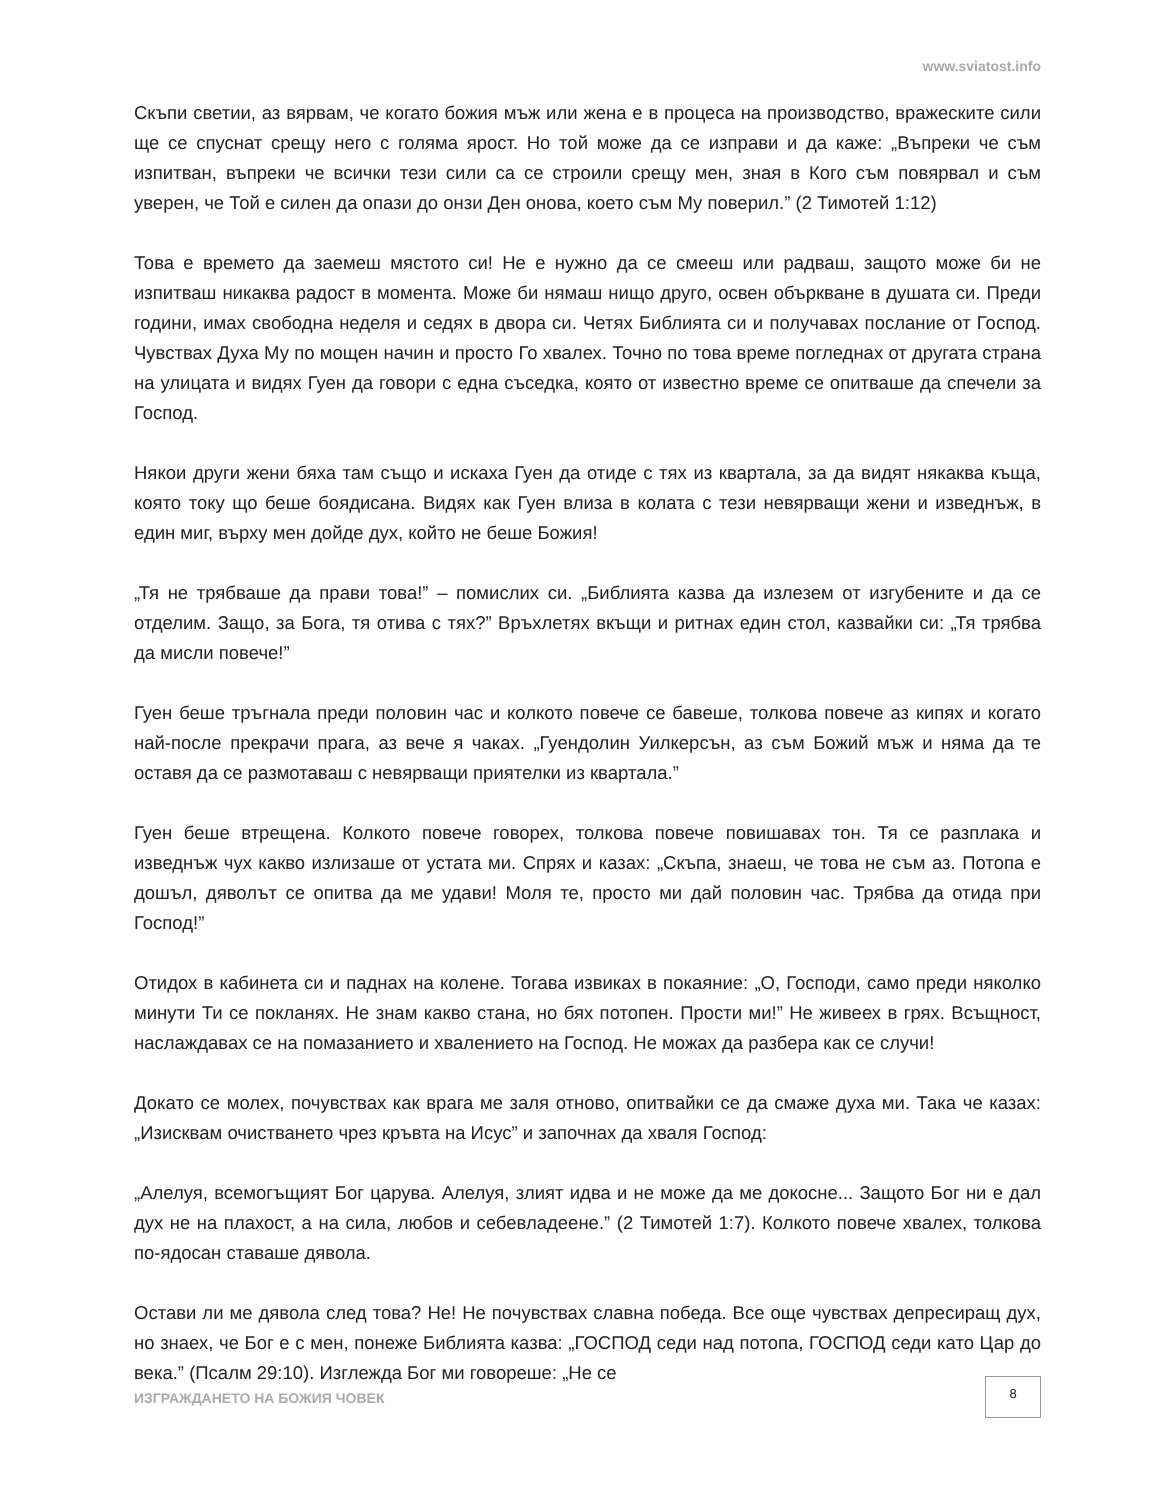www.sviatost.info
Скъпи светии, аз вярвам, че когато божия мъж или жена е в процеса на производство, вражеските сили ще се спуснат срещу него с голяма ярост. Но той може да се изправи и да каже: „Въпреки че съм изпитван, въпреки че всички тези сили са се строили срещу мен, зная в Кого съм повярвал и съм уверен, че Той е силен да опази до онзи Ден онова, което съм Му поверил.” (2 Тимотей 1:12)
Това е времето да заемеш мястото си! Не е нужно да се смееш или радваш, защото може би не изпитваш никаква радост в момента. Може би нямаш нищо друго, освен объркване в душата си. Преди години, имах свободна неделя и седях в двора си. Четях Библията си и получавах послание от Господ. Чувствах Духа Му по мощен начин и просто Го хвалех. Точно по това време погледнах от другата страна на улицата и видях Гуен да говори с една съседка, която от известно време се опитваше да спечели за Господ.
Някои други жени бяха там също и искаха Гуен да отиде с тях из квартала, за да видят някаква къща, която току що беше боядисана. Видях как Гуен влиза в колата с тези невярващи жени и изведнъж, в един миг, върху мен дойде дух, който не беше Божия!
„Тя не трябваше да прави това!” – помислих си. „Библията казва да излезем от изгубените и да се отделим. Защо, за Бога, тя отива с тях?” Връхлетях вкъщи и ритнах един стол, казвайки си: „Тя трябва да мисли повече!”
Гуен беше тръгнала преди половин час и колкото повече се бавеше, толкова повече аз кипях и когато най-после прекрачи прага, аз вече я чаках. „Гуендолин Уилкерсън, аз съм Божий мъж и няма да те оставя да се размотаваш с невярващи приятелки из квартала.”
Гуен беше втрещена. Колкото повече говорех, толкова повече повишавах тон. Тя се разплака и изведнъж чух какво излизаше от устата ми. Спрях и казах: „Скъпа, знаеш, че това не съм аз. Потопа е дошъл, дяволът се опитва да ме удави! Моля те, просто ми дай половин час. Трябва да отида при Господ!”
Отидох в кабинета си и паднах на колене. Тогава извиках в покаяние: „О, Господи, само преди няколко минути Ти се покланях. Не знам какво стана, но бях потопен. Прости ми!” Не живеех в грях. Всъщност, наслаждавах се на помазанието и хвалението на Господ. Не можах да разбера как се случи!
Докато се молех, почувствах как врага ме заля отново, опитвайки се да смаже духа ми. Така че казах: „Изисквам очистването чрез кръвта на Исус” и започнах да хваля Господ:
„Алелуя, всемогъщият Бог царува. Алелуя, злият идва и не може да ме докосне... Защото Бог ни е дал дух не на плахост, а на сила, любов и себевладеене.” (2 Тимотей 1:7). Колкото повече хвалех, толкова по-ядосан ставаше дявола.
Остави ли ме дявола след това? Не! Не почувствах славна победа. Все още чувствах депресиращ дух, но знаех, че Бог е с мен, понеже Библията казва: „ГОСПОД седи над потопа, ГОСПОД седи като Цар до века.” (Псалм 29:10). Изглежда Бог ми говореше: „Не се
ИЗГРАЖДАНЕТО НА БОЖИЯ ЧОВЕК
8